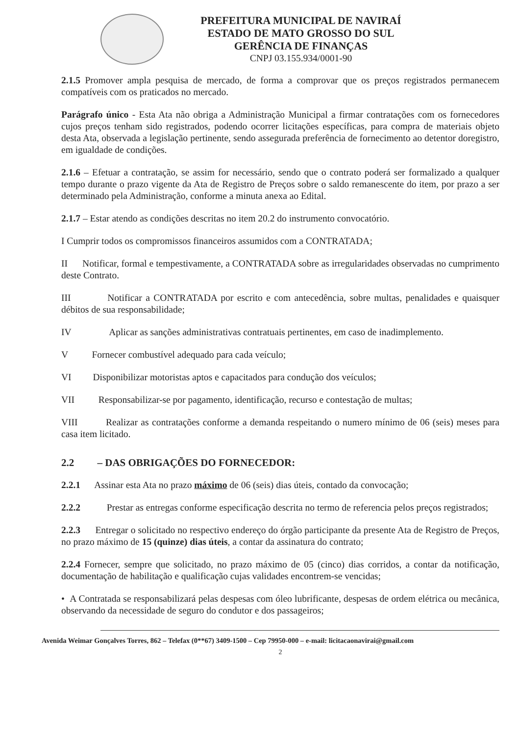PREFEITURA MUNICIPAL DE NAVIRAÍ
ESTADO DE MATO GROSSO DO SUL
GERÊNCIA DE FINANÇAS
CNPJ 03.155.934/0001-90
2.1.5 Promover ampla pesquisa de mercado, de forma a comprovar que os preços registrados permanecem compatíveis com os praticados no mercado.
Parágrafo único - Esta Ata não obriga a Administração Municipal a firmar contratações com os fornecedores cujos preços tenham sido registrados, podendo ocorrer licitações específicas, para compra de materiais objeto desta Ata, observada a legislação pertinente, sendo assegurada preferência de fornecimento ao detentor doregistro, em igualdade de condições.
2.1.6 – Efetuar a contratação, se assim for necessário, sendo que o contrato poderá ser formalizado a qualquer tempo durante o prazo vigente da Ata de Registro de Preços sobre o saldo remanescente do item, por prazo a ser determinado pela Administração, conforme a minuta anexa ao Edital.
2.1.7 – Estar atendo as condições descritas no item 20.2 do instrumento convocatório.
I Cumprir todos os compromissos financeiros assumidos com a CONTRATADA;
II Notificar, formal e tempestivamente, a CONTRATADA sobre as irregularidades observadas no cumprimento deste Contrato.
III Notificar a CONTRATADA por escrito e com antecedência, sobre multas, penalidades e quaisquer débitos de sua responsabilidade;
IV Aplicar as sanções administrativas contratuais pertinentes, em caso de inadimplemento.
V Fornecer combustível adequado para cada veículo;
VI Disponibilizar motoristas aptos e capacitados para condução dos veículos;
VII Responsabilizar-se por pagamento, identificação, recurso e contestação de multas;
VIII Realizar as contratações conforme a demanda respeitando o numero mínimo de 06 (seis) meses para casa item licitado.
2.2 – DAS OBRIGAÇÕES DO FORNECEDOR:
2.2.1 Assinar esta Ata no prazo máximo de 06 (seis) dias úteis, contado da convocação;
2.2.2 Prestar as entregas conforme especificação descrita no termo de referencia pelos preços registrados;
2.2.3 Entregar o solicitado no respectivo endereço do órgão participante da presente Ata de Registro de Preços, no prazo máximo de 15 (quinze) dias úteis, a contar da assinatura do contrato;
2.2.4 Fornecer, sempre que solicitado, no prazo máximo de 05 (cinco) dias corridos, a contar da notificação, documentação de habilitação e qualificação cujas validades encontrem-se vencidas;
• A Contratada se responsabilizará pelas despesas com óleo lubrificante, despesas de ordem elétrica ou mecânica, observando da necessidade de seguro do condutor e dos passageiros;
Avenida Weimar Gonçalves Torres, 862 – Telefax (0**67) 3409-1500 – Cep 79950-000 – e-mail: licitacaonavirai@gmail.com
2